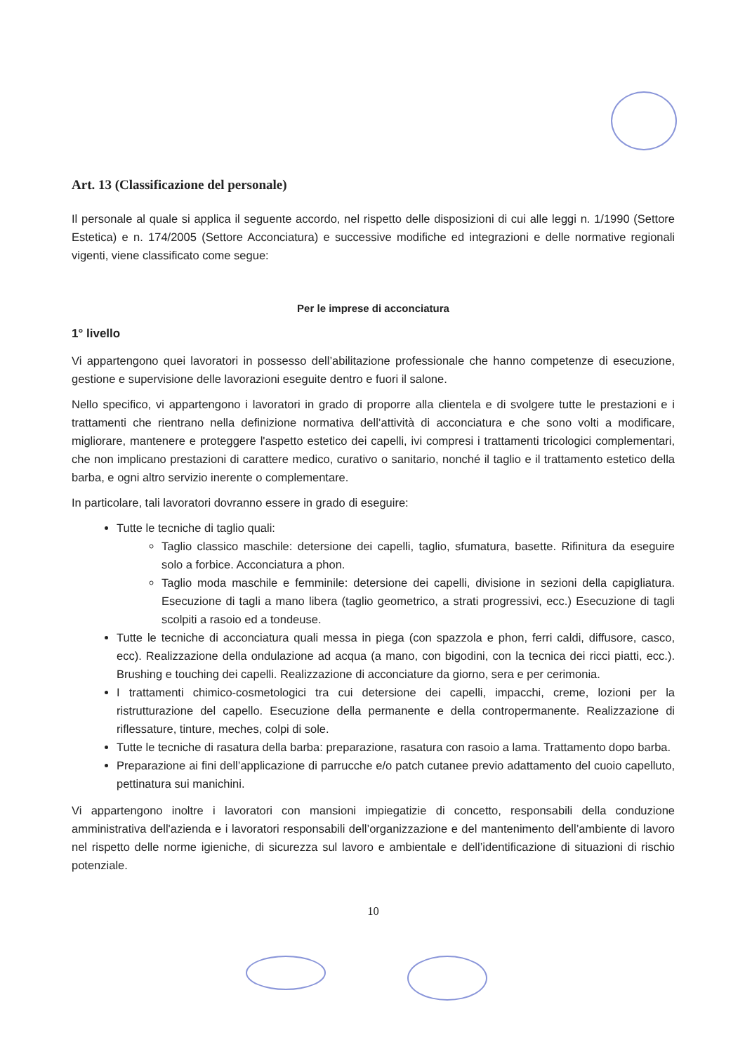Art. 13 (Classificazione del personale)
Il personale al quale si applica il seguente accordo, nel rispetto delle disposizioni di cui alle leggi n. 1/1990 (Settore Estetica) e n. 174/2005 (Settore Acconciatura) e successive modifiche ed integrazioni e delle normative regionali vigenti, viene classificato come segue:
Per le imprese di acconciatura
1° livello
Vi appartengono quei lavoratori in possesso dell’abilitazione professionale che hanno competenze di esecuzione, gestione e supervisione delle lavorazioni eseguite dentro e fuori il salone.
Nello specifico, vi appartengono i lavoratori in grado di proporre alla clientela e di svolgere tutte le prestazioni e i trattamenti che rientrano nella definizione normativa dell’attività di acconciatura e che sono volti a modificare, migliorare, mantenere e proteggere l'aspetto estetico dei capelli, ivi compresi i trattamenti tricologici complementari, che non implicano prestazioni di carattere medico, curativo o sanitario, nonché il taglio e il trattamento estetico della barba, e ogni altro servizio inerente o complementare.
In particolare, tali lavoratori dovranno essere in grado di eseguire:
Tutte le tecniche di taglio quali:
Taglio classico maschile: detersione dei capelli, taglio, sfumatura, basette. Rifinitura da eseguire solo a forbice. Acconciatura a phon.
Taglio moda maschile e femminile: detersione dei capelli, divisione in sezioni della capigliatura. Esecuzione di tagli a mano libera (taglio geometrico, a strati progressivi, ecc.) Esecuzione di tagli scolpiti a rasoio ed a tondeuse.
Tutte le tecniche di acconciatura quali messa in piega (con spazzola e phon, ferri caldi, diffusore, casco, ecc). Realizzazione della ondulazione ad acqua (a mano, con bigodini, con la tecnica dei ricci piatti, ecc.). Brushing e touching dei capelli. Realizzazione di acconciature da giorno, sera e per cerimonia.
I trattamenti chimico-cosmetologici tra cui detersione dei capelli, impacchi, creme, lozioni per la ristrutturazione del capello. Esecuzione della permanente e della contropermanente. Realizzazione di riflessature, tinture, meches, colpi di sole.
Tutte le tecniche di rasatura della barba: preparazione, rasatura con rasoio a lama. Trattamento dopo barba.
Preparazione ai fini dell’applicazione di parrucche e/o patch cutanee previo adattamento del cuoio capelluto, pettinatura sui manichini.
Vi appartengono inoltre i lavoratori con mansioni impiegatizie di concetto, responsabili della conduzione amministrativa dell'azienda e i lavoratori responsabili dell’organizzazione e del mantenimento dell’ambiente di lavoro nel rispetto delle norme igieniche, di sicurezza sul lavoro e ambientale e dell’identificazione di situazioni di rischio potenziale.
10